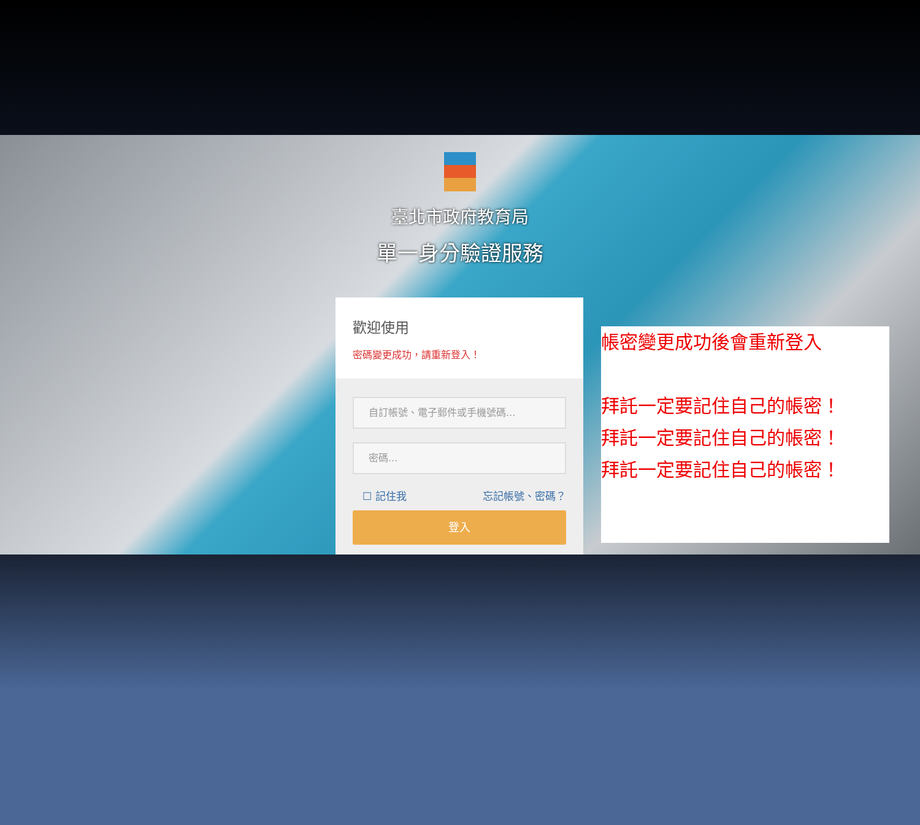臺北市政府教育局
單一身分驗證服務
歡迎使用
密碼變更成功，請重新登入！
自訂帳號、電子郵件或手機號碼...
密碼...
☐ 記住我 忘記帳號、密碼？
登入
帳密變更成功後會重新登入
拜託一定要記住自己的帳密！
拜託一定要記住自己的帳密！
拜託一定要記住自己的帳密！